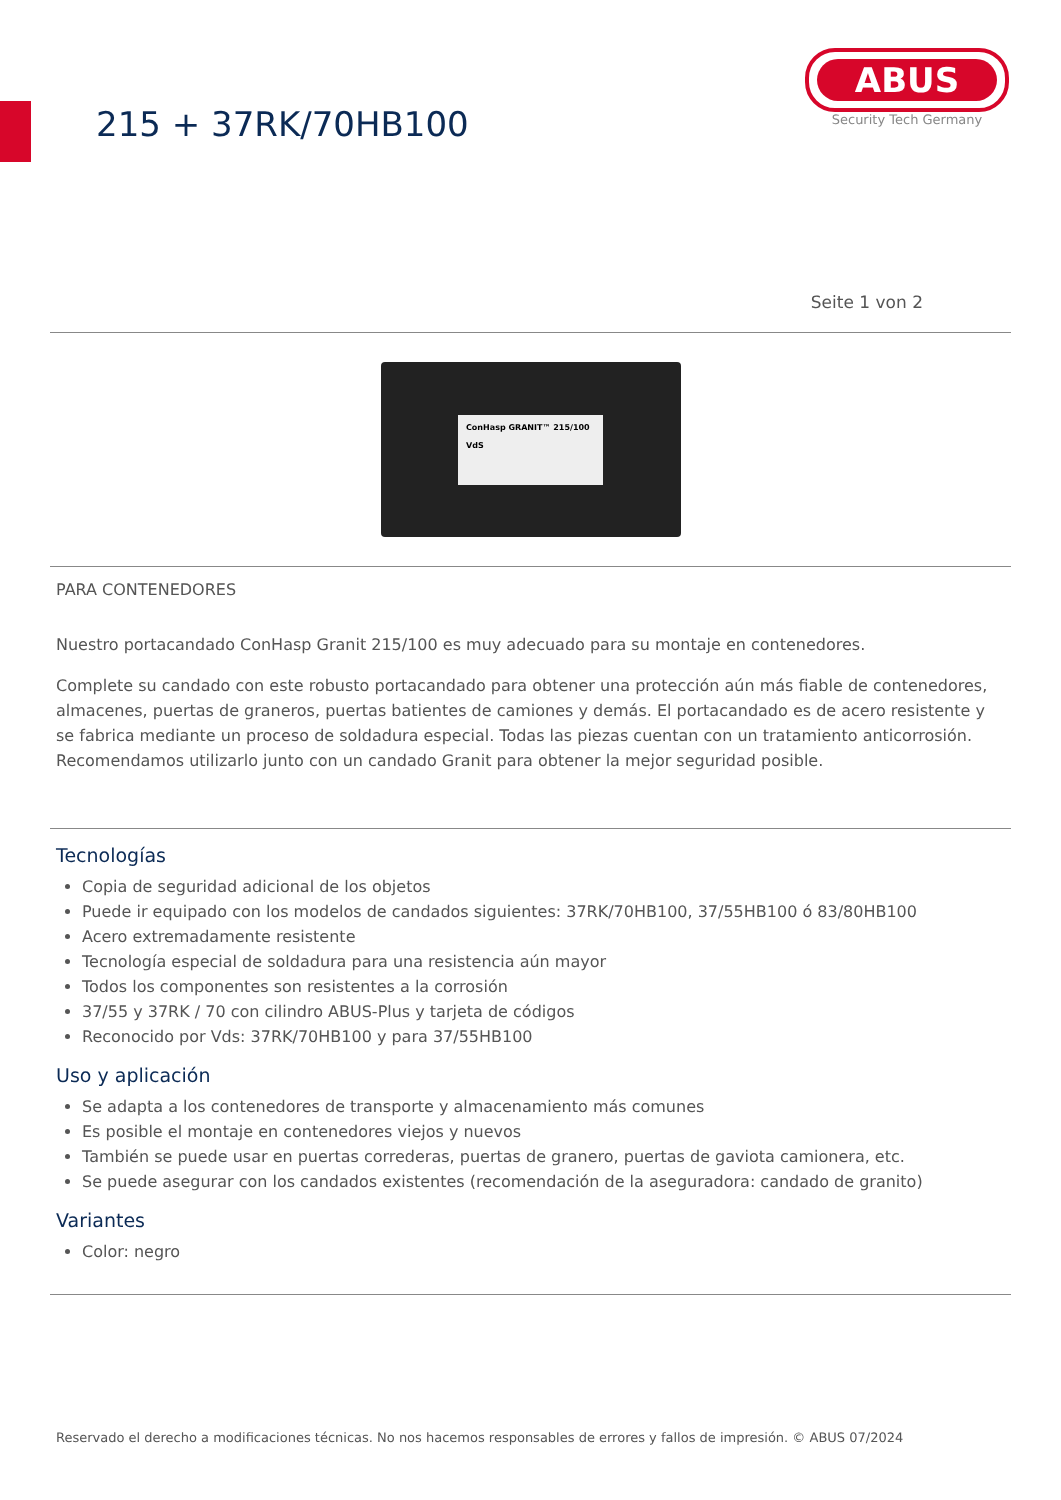215 + 37RK/70HB100
ABUS
Security Tech Germany
Seite 1 von 2
ConHasp GRANIT™ 215/100
VdS
PARA CONTENEDORES
Nuestro portacandado ConHasp Granit 215/100 es muy adecuado para su montaje en contenedores.
Complete su candado con este robusto portacandado para obtener una protección aún más fiable de contenedores, almacenes, puertas de graneros, puertas batientes de camiones y demás. El portacandado es de acero resistente y se fabrica mediante un proceso de soldadura especial. Todas las piezas cuentan con un tratamiento anticorrosión. Recomendamos utilizarlo junto con un candado Granit para obtener la mejor seguridad posible.
Tecnologías
Copia de seguridad adicional de los objetos
Puede ir equipado con los modelos de candados siguientes: 37RK/70HB100, 37/55HB100 ó 83/80HB100
Acero extremadamente resistente
Tecnología especial de soldadura para una resistencia aún mayor
Todos los componentes son resistentes a la corrosión
37/55 y 37RK / 70 con cilindro ABUS-Plus y tarjeta de códigos
Reconocido por Vds: 37RK/70HB100 y para 37/55HB100
Uso y aplicación
Se adapta a los contenedores de transporte y almacenamiento más comunes
Es posible el montaje en contenedores viejos y nuevos
También se puede usar en puertas correderas, puertas de granero, puertas de gaviota camionera, etc.
Se puede asegurar con los candados existentes (recomendación de la aseguradora: candado de granito)
Variantes
Color: negro
Reservado el derecho a modificaciones técnicas. No nos hacemos responsables de errores y fallos de impresión. © ABUS 07/2024